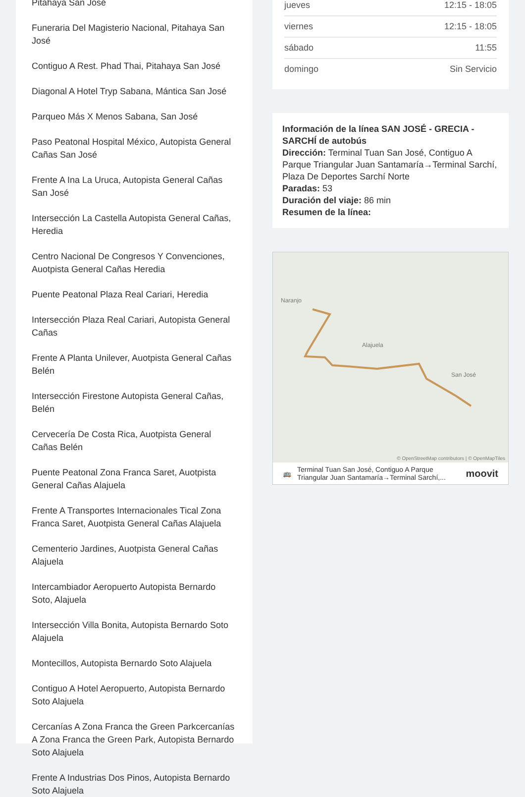Pitahaya San José
Funeraria Del Magisterio Nacional, Pitahaya San José
Contiguo A Rest. Phad Thai, Pitahaya San José
Diagonal A Hotel Tryp Sabana, Mántica San José
Parqueo Más X Menos Sabana, San José
Paso Peatonal Hospital México, Autopista General Cañas San José
Frente A Ina La Uruca, Autopista General Cañas San José
Intersección La Castella Autopista General Cañas, Heredia
Centro Nacional De Congresos Y Convenciones, Auotpista General Cañas Heredia
Puente Peatonal Plaza Real Cariari, Heredia
Intersección Plaza Real Cariari, Autopista General Cañas
Frente A Planta Unilever, Auotpista General Cañas Belén
Intersección Firestone Autopista General Cañas, Belén
Cervecería De Costa Rica, Auotpista General Cañas Belén
Puente Peatonal Zona Franca Saret, Auotpista General Cañas Alajuela
Frente A Transportes Internacionales Tical Zona Franca Saret, Auotpista General Cañas Alajuela
Cementerio Jardines, Auotpista General Cañas Alajuela
Intercambiador Aeropuerto Autopista Bernardo Soto, Alajuela
Intersección Villa Bonita, Autopista Bernardo Soto Alajuela
Montecillos, Autopista Bernardo Soto Alajuela
Contiguo A Hotel Aeropuerto, Autopista Bernardo Soto Alajuela
Cercanías A Zona Franca the Green Parkcercanías A Zona Franca the Green Park, Autopista Bernardo Soto Alajuela
Frente A Industrias Dos Pinos, Autopista Bernardo Soto Alajuela
| jueves | 12:15 - 18:05 |
| viernes | 12:15 - 18:05 |
| sábado | 11:55 |
| domingo | Sin Servicio |
Información de la línea SAN JOSÉ - GRECIA - SARCHÍ de autobús
Dirección: Terminal Tuan San José, Contiguo A Parque Triangular Juan Santamaría→Terminal Sarchí, Plaza De Deportes Sarchí Norte
Paradas: 53
Duración del viaje: 86 min
Resumen de la línea:
Naranjo
Alajuela
San José
© OpenStreetMap contributors | © OpenMapTiles
🚌 Terminal Tuan San José, Contiguo A Parque Triangular Juan Santamaría→Terminal Sarchí,... moovit